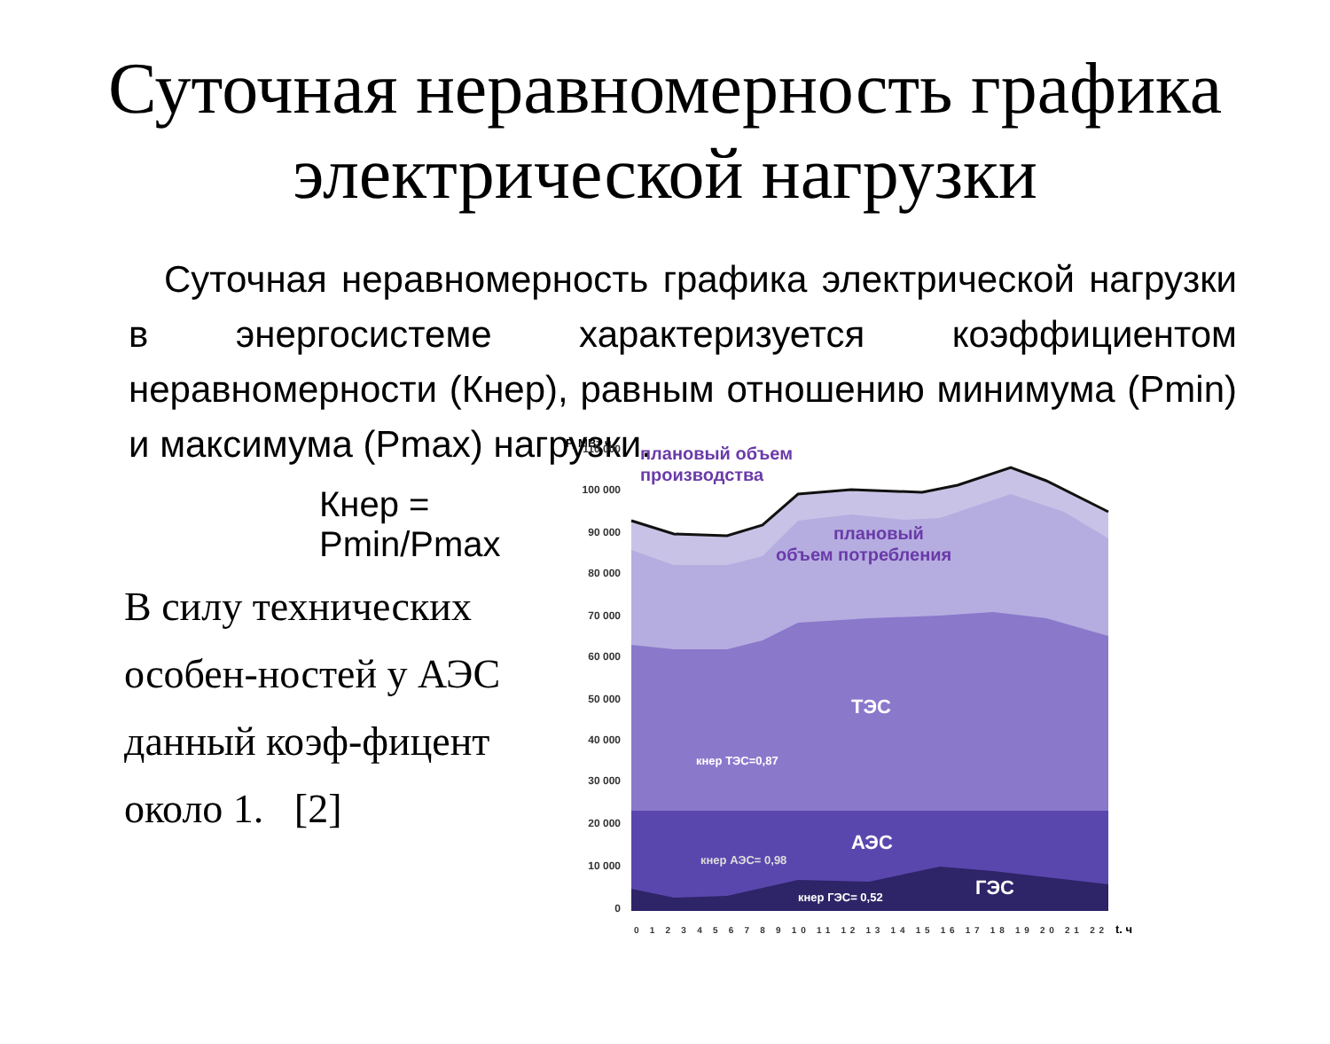Суточная неравномерность графика
электрической нагрузки
Суточная неравномерность графика электрической нагрузки в энергосистеме характеризуется коэффициентом неравномерности (Кнер), равным отношению минимума (Pmin) и максимума (Pmax) нагрузки.
Кнер = Pmin/Pmax
В силу технических особен-ностей у АЭС данный коэф-фицент около 1. [2]
Р, МВт ч
110 000
100 000
90 000
80 000
70 000
60 000
50 000
40 000
30 000
20 000
10 000
0
плановый объем
производства
плановый
объем потребления
ТЭС
кнер ТЭС=0,87
АЭС
кнер АЭС= 0,98
ГЭС
кнер ГЭС= 0,52
0 1 2 3 4 5 6 7 8 9 10 11 12 13 14 15 16 17 18 19 20 21 22
t, ч